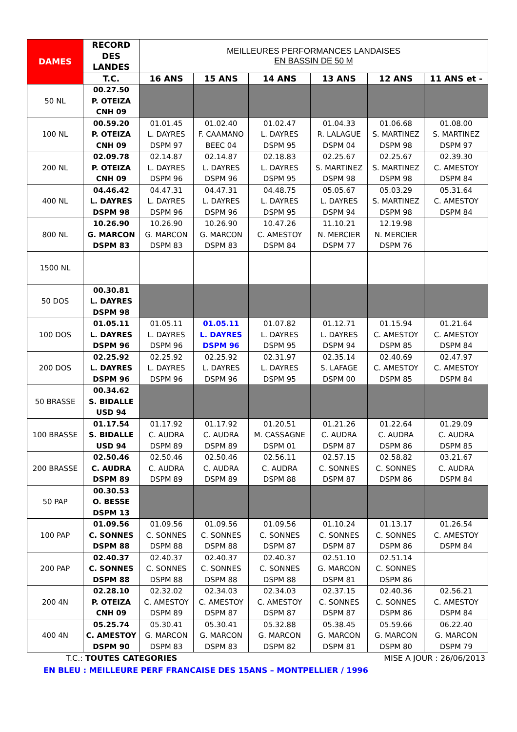| DAMES | RECORD DES LANDES | MEILLEURES PERFORMANCES LANDAISES EN BASSIN DE 50 M | | | | | |
| --- | --- | --- | --- | --- | --- | --- | --- |
| | T.C. | 16 ANS | 15 ANS | 14 ANS | 13 ANS | 12 ANS | 11 ANS et - |
| 50 NL | 00.27.50 P. OTEIZA CNH 09 | | | | | | |
| 100 NL | 00.59.20 P. OTEIZA CNH 09 | 01.01.45 L. DAYRES DSPM 97 | 01.02.40 F. CAAMANO BEEC 04 | 01.02.47 L. DAYRES DSPM 95 | 01.04.33 R. LALAGUE DSPM 04 | 01.06.68 S. MARTINEZ DSPM 98 | 01.08.00 S. MARTINEZ DSPM 97 |
| 200 NL | 02.09.78 P. OTEIZA CNH 09 | 02.14.87 L. DAYRES DSPM 96 | 02.14.87 L. DAYRES DSPM 96 | 02.18.83 L. DAYRES DSPM 95 | 02.25.67 S. MARTINEZ DSPM 98 | 02.25.67 S. MARTINEZ DSPM 98 | 02.39.30 C. AMESTOY DSPM 84 |
| 400 NL | 04.46.42 L. DAYRES DSPM 98 | 04.47.31 L. DAYRES DSPM 96 | 04.47.31 L. DAYRES DSPM 96 | 04.48.75 L. DAYRES DSPM 95 | 05.05.67 L. DAYRES DSPM 94 | 05.03.29 S. MARTINEZ DSPM 98 | 05.31.64 C. AMESTOY DSPM 84 |
| 800 NL | 10.26.90 G. MARCON DSPM 83 | 10.26.90 G. MARCON DSPM 83 | 10.26.90 G. MARCON DSPM 83 | 10.47.26 C. AMESTOY DSPM 84 | 11.10.21 N. MERCIER DSPM 77 | 12.19.98 N. MERCIER DSPM 76 | |
| 1500 NL | | | | | | | |
| 50 DOS | 00.30.81 L. DAYRES DSPM 98 | | | | | | |
| 100 DOS | 01.05.11 L. DAYRES DSPM 96 | 01.05.11 L. DAYRES DSPM 96 | 01.05.11 L. DAYRES DSPM 96 | 01.07.82 L. DAYRES DSPM 95 | 01.12.71 L. DAYRES DSPM 94 | 01.15.94 C. AMESTOY DSPM 85 | 01.21.64 C. AMESTOY DSPM 84 |
| 200 DOS | 02.25.92 L. DAYRES DSPM 96 | 02.25.92 L. DAYRES DSPM 96 | 02.25.92 L. DAYRES DSPM 96 | 02.31.97 L. DAYRES DSPM 95 | 02.35.14 S. LAFAGE DSPM 00 | 02.40.69 C. AMESTOY DSPM 85 | 02.47.97 C. AMESTOY DSPM 84 |
| 50 BRASSE | 00.34.62 S. BIDALLE USD 94 | | | | | | |
| 100 BRASSE | 01.17.54 S. BIDALLE USD 94 | 01.17.92 C. AUDRA DSPM 89 | 01.17.92 C. AUDRA DSPM 89 | 01.20.51 M. CASSAGNE DSPM 01 | 01.21.26 C. AUDRA DSPM 87 | 01.22.64 C. AUDRA DSPM 86 | 01.29.09 C. AUDRA DSPM 85 |
| 200 BRASSE | 02.50.46 C. AUDRA DSPM 89 | 02.50.46 C. AUDRA DSPM 89 | 02.50.46 C. AUDRA DSPM 89 | 02.56.11 C. AUDRA DSPM 88 | 02.57.15 C. SONNES DSPM 87 | 02.58.82 C. SONNES DSPM 86 | 03.21.67 C. AUDRA DSPM 84 |
| 50 PAP | 00.30.53 O. BESSE DSPM 13 | | | | | | |
| 100 PAP | 01.09.56 C. SONNES DSPM 88 | 01.09.56 C. SONNES DSPM 88 | 01.09.56 C. SONNES DSPM 88 | 01.09.56 C. SONNES DSPM 87 | 01.10.24 C. SONNES DSPM 87 | 01.13.17 C. SONNES DSPM 86 | 01.26.54 C. AMESTOY DSPM 84 |
| 200 PAP | 02.40.37 C. SONNES DSPM 88 | 02.40.37 C. SONNES DSPM 88 | 02.40.37 C. SONNES DSPM 88 | 02.40.37 C. SONNES DSPM 88 | 02.51.10 G. MARCON DSPM 81 | 02.51.14 C. SONNES DSPM 86 | |
| 200 4N | 02.28.10 P. OTEIZA CNH 09 | 02.32.02 C. AMESTOY DSPM 89 | 02.34.03 C. AMESTOY DSPM 87 | 02.34.03 C. AMESTOY DSPM 87 | 02.37.15 C. SONNES DSPM 87 | 02.40.36 C. SONNES DSPM 86 | 02.56.21 C. AMESTOY DSPM 84 |
| 400 4N | 05.25.74 C. AMESTOY DSPM 90 | 05.30.41 G. MARCON DSPM 83 | 05.30.41 G. MARCON DSPM 83 | 05.32.88 G. MARCON DSPM 82 | 05.38.45 G. MARCON DSPM 81 | 05.59.66 G. MARCON DSPM 80 | 06.22.40 G. MARCON DSPM 79 |
T.C.: TOUTES CATEGORIES MISE A JOUR : 26/06/2013
EN BLEU : MEILLEURE PERF FRANCAISE DES 15ANS – MONTPELLIER / 1996